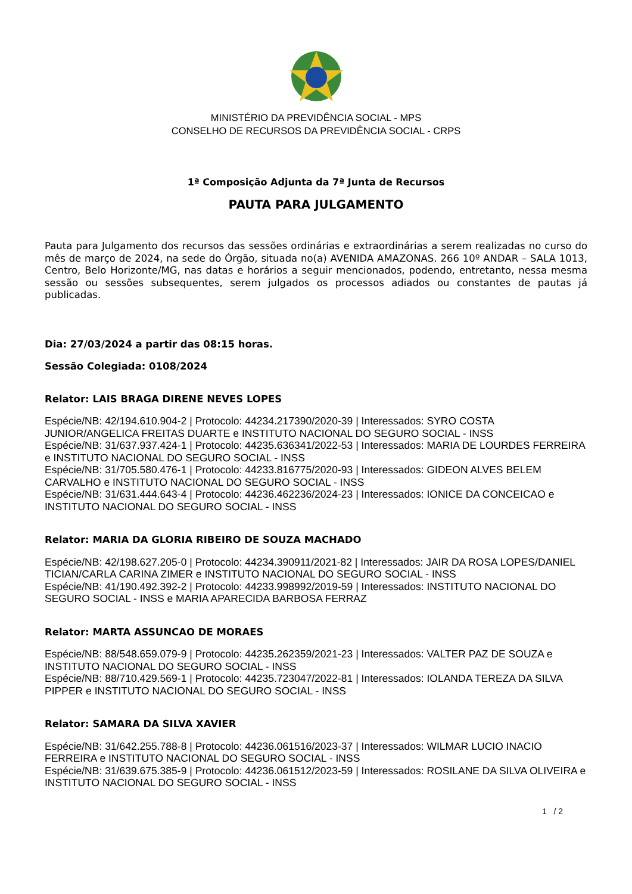MINISTÉRIO DA PREVIDÊNCIA SOCIAL - MPS
CONSELHO DE RECURSOS DA PREVIDÊNCIA SOCIAL - CRPS
1ª Composição Adjunta da 7ª Junta de Recursos
PAUTA PARA JULGAMENTO
Pauta para Julgamento dos recursos das sessões ordinárias e extraordinárias a serem realizadas no curso do mês de março de 2024, na sede do Órgão, situada no(a) AVENIDA AMAZONAS. 266 10º ANDAR – SALA 1013, Centro, Belo Horizonte/MG, nas datas e horários a seguir mencionados, podendo, entretanto, nessa mesma sessão ou sessões subsequentes, serem julgados os processos adiados ou constantes de pautas já publicadas.
Dia: 27/03/2024 a partir das 08:15 horas.
Sessão Colegiada: 0108/2024
Relator: LAIS BRAGA DIRENE NEVES LOPES
Espécie/NB: 42/194.610.904-2 | Protocolo: 44234.217390/2020-39 | Interessados: SYRO COSTA JUNIOR/ANGELICA FREITAS DUARTE e INSTITUTO NACIONAL DO SEGURO SOCIAL - INSS
Espécie/NB: 31/637.937.424-1 | Protocolo: 44235.636341/2022-53 | Interessados: MARIA DE LOURDES FERREIRA e INSTITUTO NACIONAL DO SEGURO SOCIAL - INSS
Espécie/NB: 31/705.580.476-1 | Protocolo: 44233.816775/2020-93 | Interessados: GIDEON ALVES BELEM CARVALHO e INSTITUTO NACIONAL DO SEGURO SOCIAL - INSS
Espécie/NB: 31/631.444.643-4 | Protocolo: 44236.462236/2024-23 | Interessados: IONICE DA CONCEICAO e INSTITUTO NACIONAL DO SEGURO SOCIAL - INSS
Relator: MARIA DA GLORIA RIBEIRO DE SOUZA MACHADO
Espécie/NB: 42/198.627.205-0 | Protocolo: 44234.390911/2021-82 | Interessados: JAIR DA ROSA LOPES/DANIEL TICIAN/CARLA CARINA ZIMER e INSTITUTO NACIONAL DO SEGURO SOCIAL - INSS
Espécie/NB: 41/190.492.392-2 | Protocolo: 44233.998992/2019-59 | Interessados: INSTITUTO NACIONAL DO SEGURO SOCIAL - INSS e MARIA APARECIDA BARBOSA FERRAZ
Relator: MARTA ASSUNCAO DE MORAES
Espécie/NB: 88/548.659.079-9 | Protocolo: 44235.262359/2021-23 | Interessados: VALTER PAZ DE SOUZA e INSTITUTO NACIONAL DO SEGURO SOCIAL - INSS
Espécie/NB: 88/710.429.569-1 | Protocolo: 44235.723047/2022-81 | Interessados: IOLANDA TEREZA DA SILVA PIPPER e INSTITUTO NACIONAL DO SEGURO SOCIAL - INSS
Relator: SAMARA DA SILVA XAVIER
Espécie/NB: 31/642.255.788-8 | Protocolo: 44236.061516/2023-37 | Interessados: WILMAR LUCIO INACIO FERREIRA e INSTITUTO NACIONAL DO SEGURO SOCIAL - INSS
Espécie/NB: 31/639.675.385-9 | Protocolo: 44236.061512/2023-59 | Interessados: ROSILANE DA SILVA OLIVEIRA e INSTITUTO NACIONAL DO SEGURO SOCIAL - INSS
1 / 2